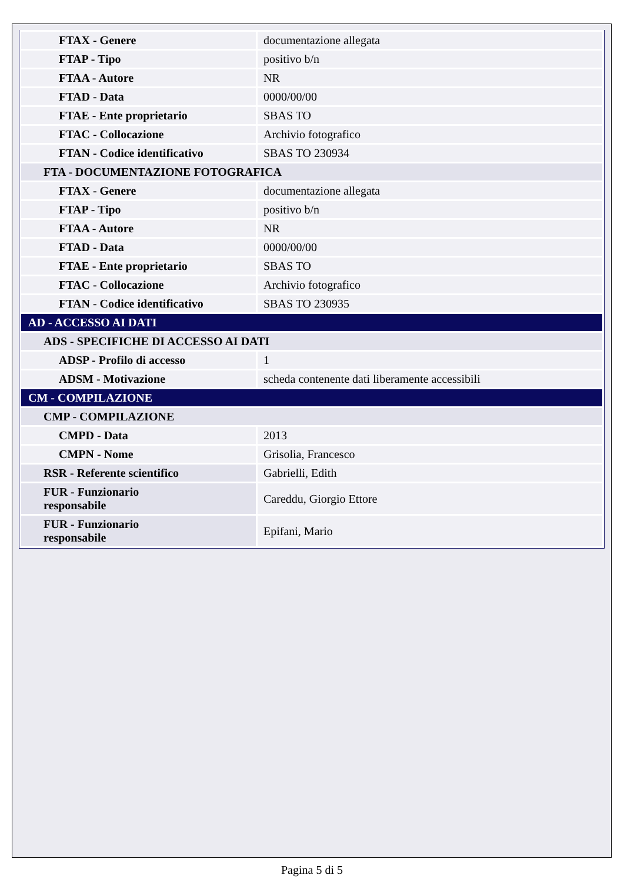| FTAX - Genere | documentazione allegata |
| FTAP - Tipo | positivo b/n |
| FTAA - Autore | NR |
| FTAD - Data | 0000/00/00 |
| FTAE - Ente proprietario | SBAS TO |
| FTAC - Collocazione | Archivio fotografico |
| FTAN - Codice identificativo | SBAS TO 230934 |
| FTA - DOCUMENTAZIONE FOTOGRAFICA | |
| FTAX - Genere | documentazione allegata |
| FTAP - Tipo | positivo b/n |
| FTAA - Autore | NR |
| FTAD - Data | 0000/00/00 |
| FTAE - Ente proprietario | SBAS TO |
| FTAC - Collocazione | Archivio fotografico |
| FTAN - Codice identificativo | SBAS TO 230935 |
| AD - ACCESSO AI DATI | |
| ADS - SPECIFICHE DI ACCESSO AI DATI | |
| ADSP - Profilo di accesso | 1 |
| ADSM - Motivazione | scheda contenente dati liberamente accessibili |
| CM - COMPILAZIONE | |
| CMP - COMPILAZIONE | |
| CMPD - Data | 2013 |
| CMPN - Nome | Grisolia, Francesco |
| RSR - Referente scientifico | Gabrielli, Edith |
| FUR - Funzionario responsabile | Careddu, Giorgio Ettore |
| FUR - Funzionario responsabile | Epifani, Mario |
Pagina 5 di 5